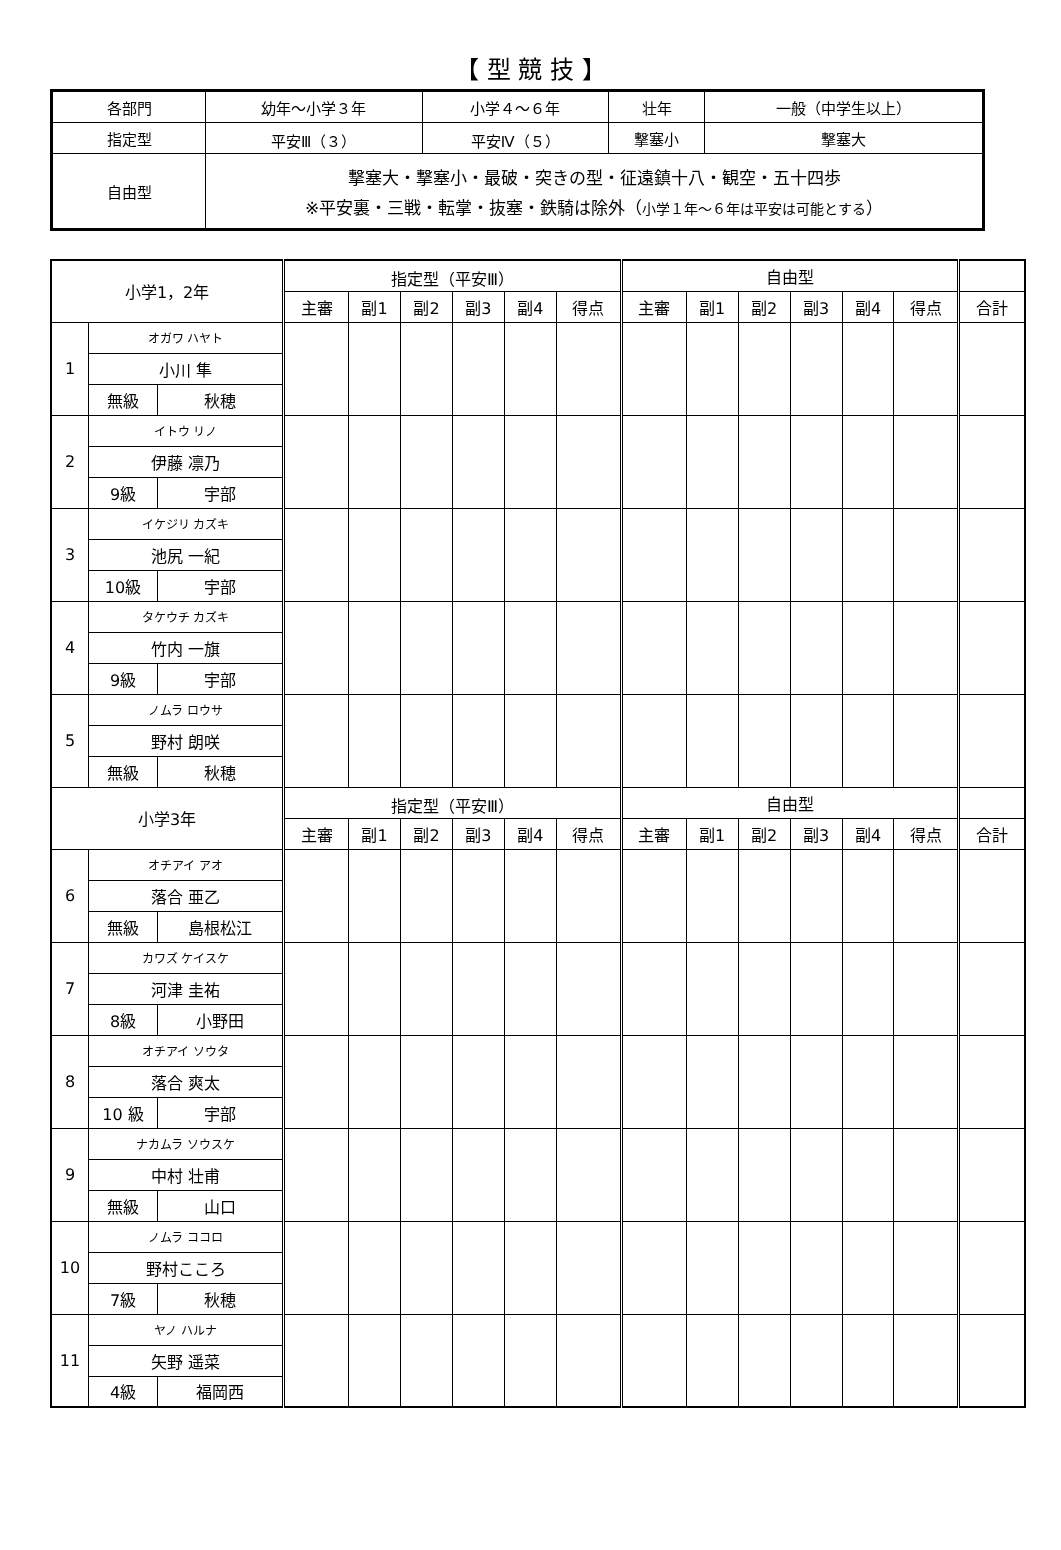【 型 競 技 】
| 各部門 | 幼年～小学３年 | 小学４～６年 | 壮年 | 一般（中学生以上） |
| 指定型 | 平安Ⅲ（３） | 平安Ⅳ（５） | 撃塞小 | 撃塞大 |
| 自由型 | 撃塞大・撃塞小・最破・突きの型・征遠鎮十八・観空・五十四歩 ※平安裏・三戦・転掌・抜塞・鉄騎は除外（ 小学１年～６年は平安は可能とする ） | | | |
| 小学1，2年 | | | 指定型（平安Ⅲ） | | | | | | 自由型 | | | | | | |
| --- | --- | --- | --- | --- | --- | --- | --- | --- | --- | --- | --- | --- | --- | --- | --- |
| | | | 主審 | 副1 | 副2 | 副3 | 副4 | 得点 | 主審 | 副1 | 副2 | 副3 | 副4 | 得点 | 合計 |
| 1 | オガワ ハヤト | | | | | | | | | | | | | | |
| | 小川 隼 | | | | | | | | | | | | | | |
| | 無級 | 秋穂 | | | | | | | | | | | | | |
| 2 | イトウ リノ | | | | | | | | | | | | | | |
| | 伊藤 凛乃 | | | | | | | | | | | | | | |
| | 9級 | 宇部 | | | | | | | | | | | | | |
| 3 | イケジリ カズキ | | | | | | | | | | | | | | |
| | 池尻 一紀 | | | | | | | | | | | | | | |
| | 10級 | 宇部 | | | | | | | | | | | | | |
| 4 | タケウチ カズキ | | | | | | | | | | | | | | |
| | 竹内 一旗 | | | | | | | | | | | | | | |
| | 9級 | 宇部 | | | | | | | | | | | | | |
| 5 | ノムラ ロウサ | | | | | | | | | | | | | | |
| | 野村 朗咲 | | | | | | | | | | | | | | |
| | 無級 | 秋穂 | | | | | | | | | | | | | |
| 小学3年 | | | 指定型（平安Ⅲ） | | | | | | 自由型 | | | | | | |
| | | | 主審 | 副1 | 副2 | 副3 | 副4 | 得点 | 主審 | 副1 | 副2 | 副3 | 副4 | 得点 | 合計 |
| 6 | オチアイ アオ | | | | | | | | | | | | | | |
| | 落合 亜乙 | | | | | | | | | | | | | | |
| | 無級 | 島根松江 | | | | | | | | | | | | | |
| 7 | カワズ ケイスケ | | | | | | | | | | | | | | |
| | 河津 圭祐 | | | | | | | | | | | | | | |
| | 8級 | 小野田 | | | | | | | | | | | | | |
| 8 | オチアイ ソウタ | | | | | | | | | | | | | | |
| | 落合 爽太 | | | | | | | | | | | | | | |
| | 10 級 | 宇部 | | | | | | | | | | | | | |
| 9 | ナカムラ ソウスケ | | | | | | | | | | | | | | |
| | 中村 壮甫 | | | | | | | | | | | | | | |
| | 無級 | 山口 | | | | | | | | | | | | | |
| 10 | ノムラ ココロ | | | | | | | | | | | | | | |
| | 野村こころ | | | | | | | | | | | | | | |
| | 7級 | 秋穂 | | | | | | | | | | | | | |
| 11 | ヤノ ハルナ | | | | | | | | | | | | | | |
| | 矢野 遥菜 | | | | | | | | | | | | | | |
| | 4級 | 福岡西 | | | | | | | | | | | | | |